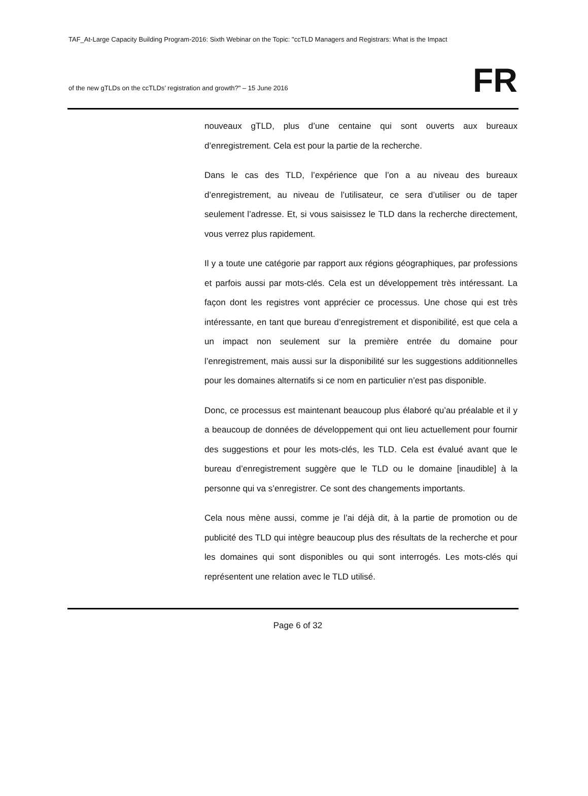TAF_At-Large Capacity Building Program-2016: Sixth Webinar on the Topic: "ccTLD Managers and Registrars: What is the Impact
of the new gTLDs on the ccTLDs’ registration and growth?" – 15 June 2016
FR
nouveaux gTLD, plus d’une centaine qui sont ouverts aux bureaux d’enregistrement. Cela est pour la partie de la recherche.
Dans le cas des TLD, l’expérience que l’on a au niveau des bureaux d’enregistrement, au niveau de l’utilisateur, ce sera d’utiliser ou de taper seulement l’adresse. Et, si vous saisissez le TLD dans la recherche directement, vous verrez plus rapidement.
Il y a toute une catégorie par rapport aux régions géographiques, par professions et parfois aussi par mots-clés. Cela est un développement très intéressant. La façon dont les registres vont apprécier ce processus. Une chose qui est très intéressante, en tant que bureau d’enregistrement et disponibilité, est que cela a un impact non seulement sur la première entrée du domaine pour l’enregistrement, mais aussi sur la disponibilité sur les suggestions additionnelles pour les domaines alternatifs si ce nom en particulier n’est pas disponible.
Donc, ce processus est maintenant beaucoup plus élaboré qu’au préalable et il y a beaucoup de données de développement qui ont lieu actuellement pour fournir des suggestions et pour les mots-clés, les TLD. Cela est évalué avant que le bureau d’enregistrement suggère que le TLD ou le domaine [inaudible] à la personne qui va s’enregistrer. Ce sont des changements importants.
Cela nous mène aussi, comme je l’ai déjà dit, à la partie de promotion ou de publicité des TLD qui intègre beaucoup plus des résultats de la recherche et pour les domaines qui sont disponibles ou qui sont interrogés. Les mots-clés qui représentent une relation avec le TLD utilisé.
Page 6 of 32